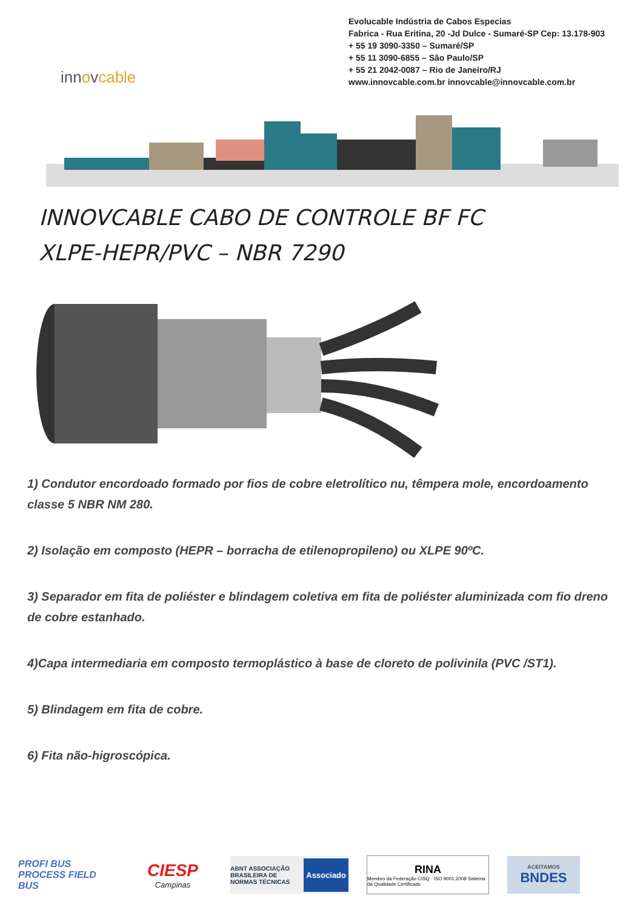Evolucable Indústria de Cabos Especias
Fabrica - Rua Eritina, 20 -Jd Dulce - Sumaré-SP Cep: 13.178-903
+ 55 19 3090-3350 – Sumaré/SP
+ 55 11 3090-6855 – São Paulo/SP
+ 55 21 2042-0087 – Rio de Janeiro/RJ
www.innovcable.com.br innovcable@innovcable.com.br
innovcable
INNOVCABLE CABO DE CONTROLE BF FC
XLPE-HEPR/PVC – NBR 7290
1) Condutor encordoado formado por fios de cobre eletrolítico nu, têmpera mole, encordoamento classe 5 NBR NM 280.
2) Isolação em composto (HEPR – borracha de etilenopropileno) ou XLPE 90ºC.
3) Separador em fita de poliéster e blindagem coletiva em fita de poliéster aluminizada com fio dreno de cobre estanhado.
4)Capa intermediaria em composto termoplástico à base de cloreto de polivinila (PVC /ST1).
5) Blindagem em fita de cobre.
6) Fita não-higroscópica.
PROFI BUS
PROCESS FIELD BUS
CIESP
Campinas
ABNT ASSOCIAÇÃO BRASILEIRA DE NORMAS TÉCNICAS Associado
RINA
Membro da Federação CISQ · ISO 9001:2008 Sistema da Qualidade Certificado
ACEITAMOS
BNDES